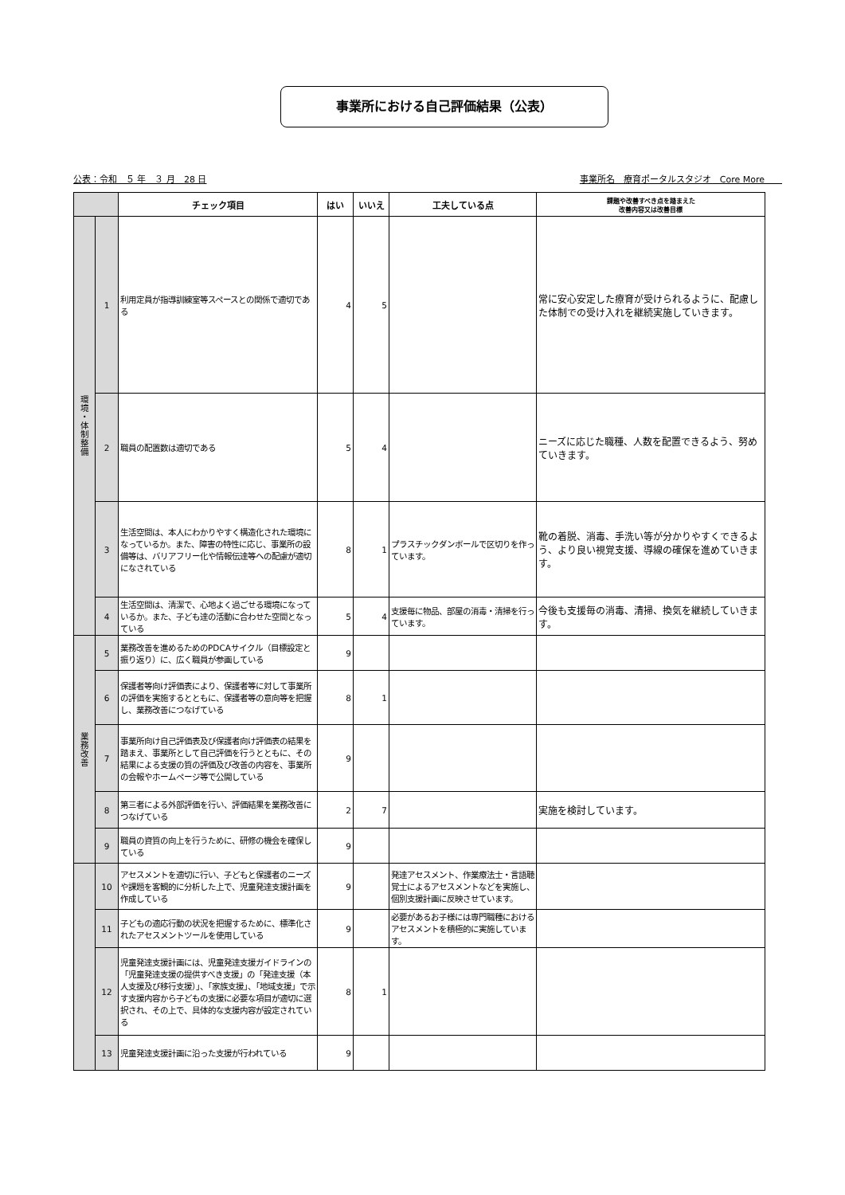事業所における自己評価結果（公表）
公表：令和　５ 年　３ 月　28 日 事業所名　療育ポータルスタジオ　Core More　　
| | | チェック項目 | はい | いいえ | 工夫している点 | 課題や改善すべき点を踏まえた 改善内容又は改善目標 |
| --- | --- | --- | --- | --- | --- | --- |
| 環境・体制整備 | 1 | 利用定員が指導訓練室等スペースとの関係で適切である | 4 | 5 | | 常に安心安定した療育が受けられるように、配慮した体制での受け入れを継続実施していきます。 |
| | 2 | 職員の配置数は適切である | 5 | 4 | | ニーズに応じた職種、人数を配置できるよう、努めていきます。 |
| | 3 | 生活空間は、本人にわかりやすく構造化された環境になっているか。また、障害の特性に応じ、事業所の設備等は、バリアフリー化や情報伝達等への配慮が適切になされている | 8 | 1 | プラスチックダンボールで区切りを作っています。 | 靴の着脱、消毒、手洗い等が分かりやすくできるよう、より良い視覚支援、導線の確保を進めていきます。 |
| | 4 | 生活空間は、清潔で、心地よく過ごせる環境になっているか。また、子ども達の活動に合わせた空間となっている | 5 | 4 | 支援毎に物品、部屋の消毒・清掃を行っています。 | 今後も支援毎の消毒、清掃、換気を継続していきます。 |
| 業務改善 | 5 | 業務改善を進めるためのPDCAサイクル（目標設定と振り返り）に、広く職員が参画している | 9 | | | |
| | 6 | 保護者等向け評価表により、保護者等に対して事業所の評価を実施するとともに、保護者等の意向等を把握し、業務改善につなげている | 8 | 1 | | |
| | 7 | 事業所向け自己評価表及び保護者向け評価表の結果を踏まえ、事業所として自己評価を行うとともに、その結果による支援の質の評価及び改善の内容を、事業所の会報やホームページ等で公開している | 9 | | | |
| | 8 | 第三者による外部評価を行い、評価結果を業務改善につなげている | 2 | 7 | | 実施を検討しています。 |
| | 9 | 職員の資質の向上を行うために、研修の機会を確保している | 9 | | | |
| | 10 | アセスメントを適切に行い、子どもと保護者のニーズや課題を客観的に分析した上で、児童発達支援計画を作成している | 9 | | 発達アセスメント、作業療法士・言語聴覚士によるアセスメントなどを実施し、個別支援計画に反映させています。 | |
| | 11 | 子どもの適応行動の状況を把握するために、標準化されたアセスメントツールを使用している | 9 | | 必要があるお子様には専門職種におけるアセスメントを積極的に実施しています。 | |
| | 12 | 児童発達支援計画には、児童発達支援ガイドラインの「児童発達支援の提供すべき支援」の「発達支援（本人支援及び移行支援）」、「家族支援」、「地域支援」で示す支援内容から子どもの支援に必要な項目が適切に選択され、その上で、具体的な支援内容が設定されている | 8 | 1 | | |
| | 13 | 児童発達支援計画に沿った支援が行われている | 9 | | | |